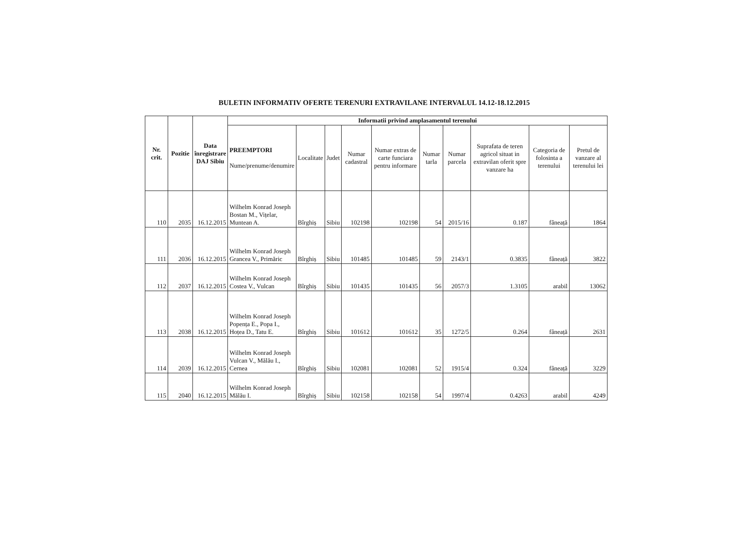BULETIN INFORMATIV OFERTE TERENURI EXTRAVILANE INTERVALUL 14.12-18.12.2015
| Nr. crit. | Pozitie | Data înregistrare DAJ Sibiu | Informatii privind amplasamentul terenului | | | | | | | | | |
| --- | --- | --- | --- | --- | --- | --- | --- | --- | --- | --- | --- | --- |
| | | | PREEMPTORI Nume/prenume/denumire | Localitate | Judet | Numar cadastral | Numar extras de carte funciara pentru informare | Numar tarla | Numar parcela | Suprafata de teren agricol situat in extravilan oferit spre vanzare ha | Categoria de folosinta a terenului | Pretul de vanzare al terenului lei |
| 110 | 2035 | 16.12.2015 | Wilhelm Konrad Joseph Bostan M., Vițelar, Muntean A. | Bîrghiș | Sibiu | 102198 | 102198 | 54 | 2015/16 | 0.187 | fâneață | 1864 |
| 111 | 2036 | 16.12.2015 | Wilhelm Konrad Joseph Grancea V., Primăric | Bîrghiș | Sibiu | 101485 | 101485 | 59 | 2143/1 | 0.3835 | fâneață | 3822 |
| 112 | 2037 | 16.12.2015 | Wilhelm Konrad Joseph Costea V., Vulcan | Bîrghiș | Sibiu | 101435 | 101435 | 56 | 2057/3 | 1.3105 | arabil | 13062 |
| 113 | 2038 | 16.12.2015 | Wilhelm Konrad Joseph Popența E., Popa I., Hoțea D., Tatu E. | Bîrghiș | Sibiu | 101612 | 101612 | 35 | 1272/5 | 0.264 | fâneață | 2631 |
| 114 | 2039 | 16.12.2015 | Wilhelm Konrad Joseph Vulcan V., Mălău I., Cernea | Bîrghiș | Sibiu | 102081 | 102081 | 52 | 1915/4 | 0.324 | fâneață | 3229 |
| 115 | 2040 | 16.12.2015 | Wilhelm Konrad Joseph Mălău I. | Bîrghiș | Sibiu | 102158 | 102158 | 54 | 1997/4 | 0.4263 | arabil | 4249 |